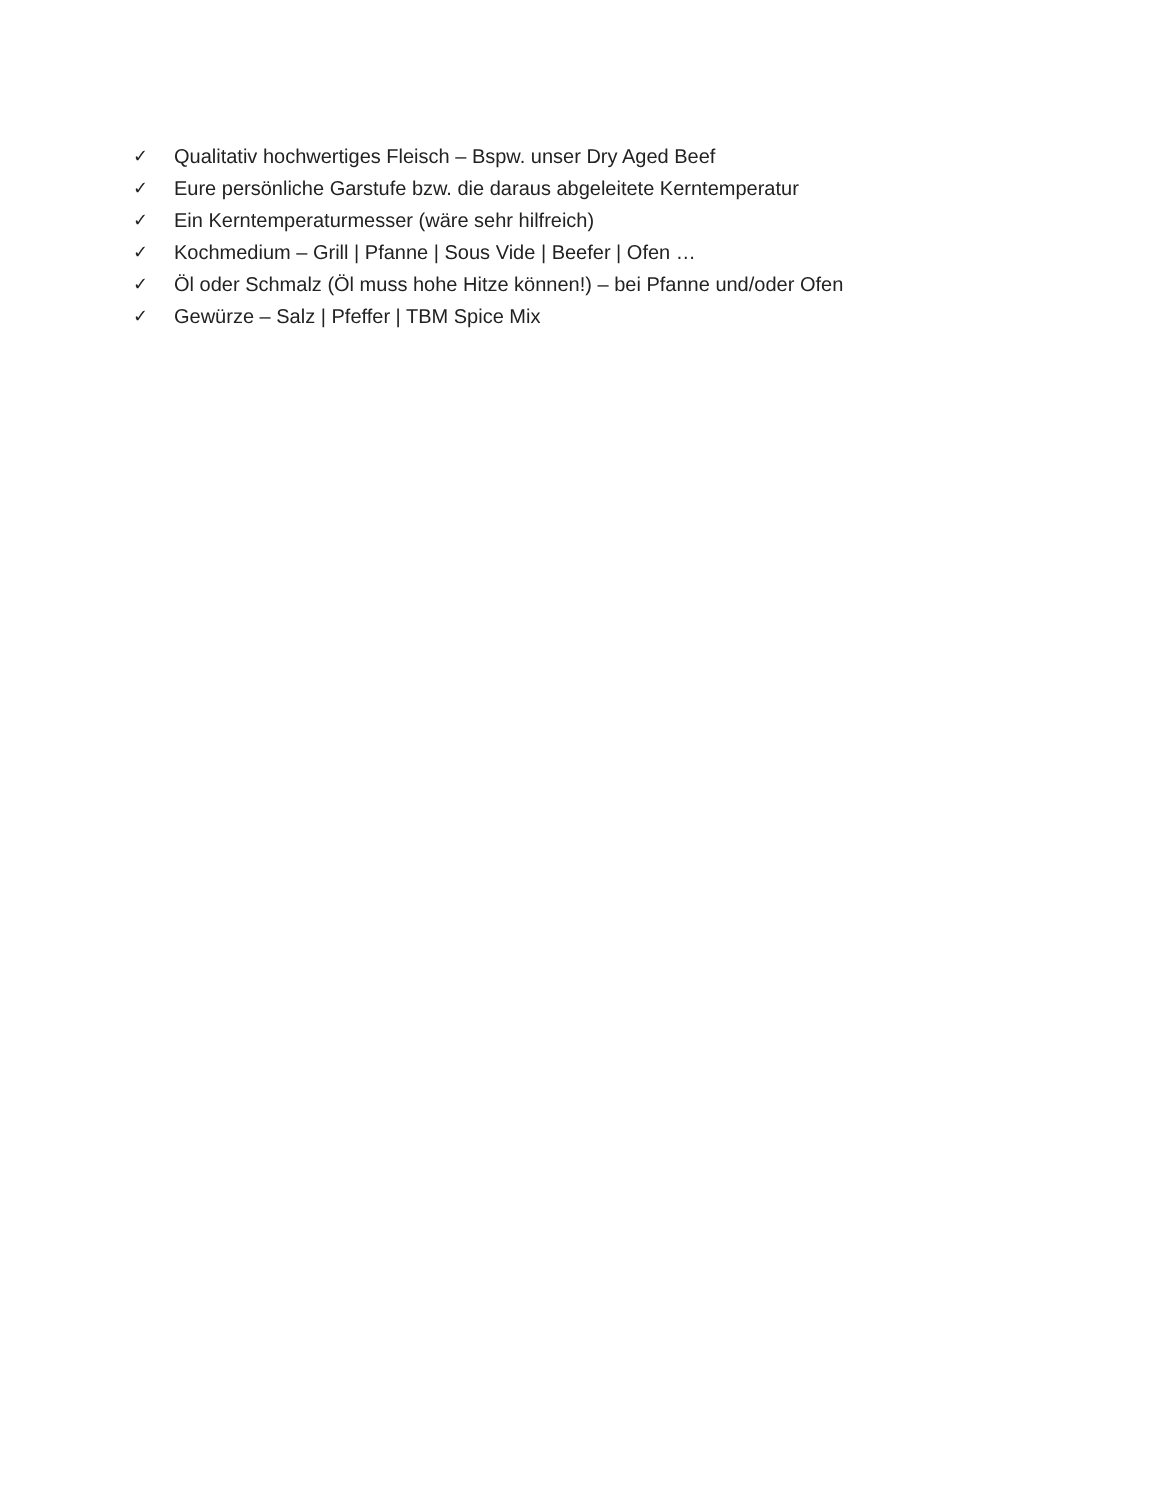✓ Qualitativ hochwertiges Fleisch – Bspw. unser Dry Aged Beef
✓ Eure persönliche Garstufe bzw. die daraus abgeleitete Kerntemperatur
✓ Ein Kerntemperaturmesser (wäre sehr hilfreich)
✓ Kochmedium – Grill | Pfanne | Sous Vide | Beefer | Ofen …
✓ Öl oder Schmalz (Öl muss hohe Hitze können!) – bei Pfanne und/oder Ofen
✓ Gewürze – Salz | Pfeffer | TBM Spice Mix